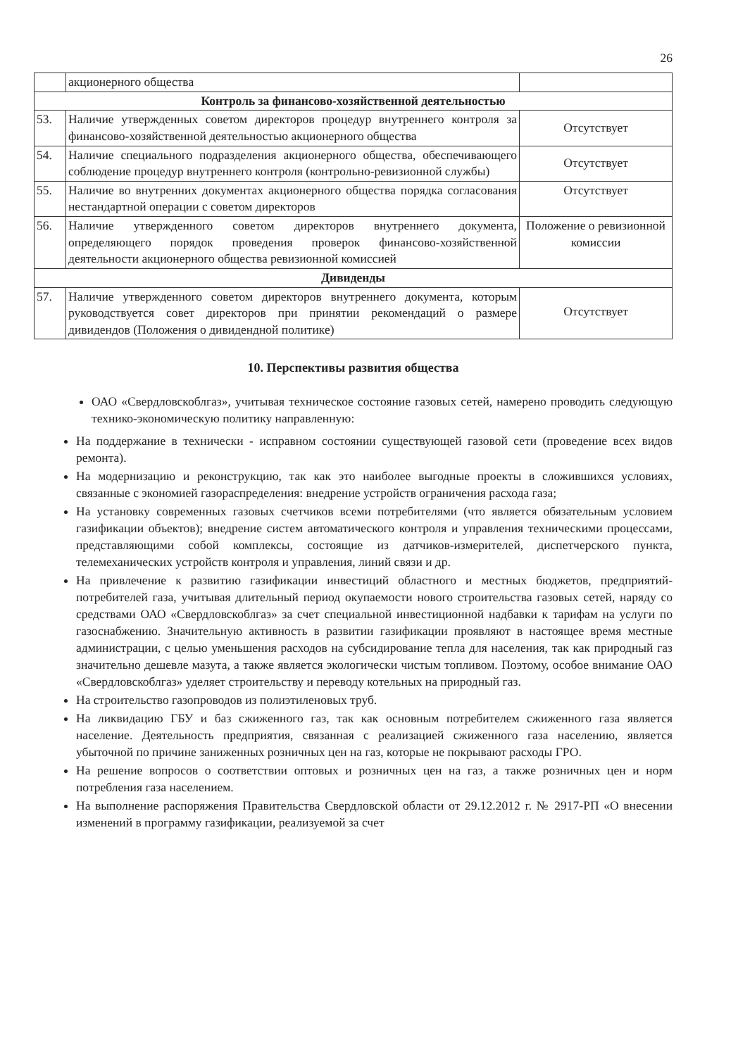26
| | акционерного общества | |
| Контроль за финансово-хозяйственной деятельностью | | |
| 53. | Наличие утвержденных советом директоров процедур внутреннего контроля за финансово-хозяйственной деятельностью акционерного общества | Отсутствует |
| 54. | Наличие специального подразделения акционерного общества, обеспечивающего соблюдение процедур внутреннего контроля (контрольно-ревизионной службы) | Отсутствует |
| 55. | Наличие во внутренних документах акционерного общества порядка согласования нестандартной операции с советом директоров | Отсутствует |
| 56. | Наличие утвержденного советом директоров внутреннего документа, определяющего порядок проведения проверок финансово-хозяйственной деятельности акционерного общества ревизионной комиссией | Положение о ревизионной комиссии |
| Дивиденды | | |
| 57. | Наличие утвержденного советом директоров внутреннего документа, которым руководствуется совет директоров при принятии рекомендаций о размере дивидендов (Положения о дивидендной политике) | Отсутствует |
10. Перспективы развития общества
ОАО «Свердловскоблгаз», учитывая техническое состояние газовых сетей, намерено проводить следующую технико-экономическую политику направленную:
На поддержание в технически - исправном состоянии существующей газовой сети (проведение всех видов ремонта).
На модернизацию и реконструкцию, так как это наиболее выгодные проекты в сложившихся условиях, связанные с экономией газораспределения: внедрение устройств ограничения расхода газа;
На установку современных газовых счетчиков всеми потребителями (что является обязательным условием газификации объектов); внедрение систем автоматического контроля и управления техническими процессами, представляющими собой комплексы, состоящие из датчиков-измерителей, диспетчерского пункта, телемеханических устройств контроля и управления, линий связи и др.
На привлечение к развитию газификации инвестиций областного и местных бюджетов, предприятий-потребителей газа, учитывая длительный период окупаемости нового строительства газовых сетей, наряду со средствами ОАО «Свердловскоблгаз» за счет специальной инвестиционной надбавки к тарифам на услуги по газоснабжению. Значительную активность в развитии газификации проявляют в настоящее время местные администрации, с целью уменьшения расходов на субсидирование тепла для населения, так как природный газ значительно дешевле мазута, а также является экологически чистым топливом. Поэтому, особое внимание ОАО «Свердловскоблгаз» уделяет строительству и переводу котельных на природный газ.
На строительство газопроводов из полиэтиленовых труб.
На ликвидацию ГБУ и баз сжиженного газ, так как основным потребителем сжиженного газа является население. Деятельность предприятия, связанная с реализацией сжиженного газа населению, является убыточной по причине заниженных розничных цен на газ, которые не покрывают расходы ГРО.
На решение вопросов о соответствии оптовых и розничных цен на газ, а также розничных цен и норм потребления газа населением.
На выполнение распоряжения Правительства Свердловской области от 29.12.2012 г. № 2917-РП «О внесении изменений в программу газификации, реализуемой за счет